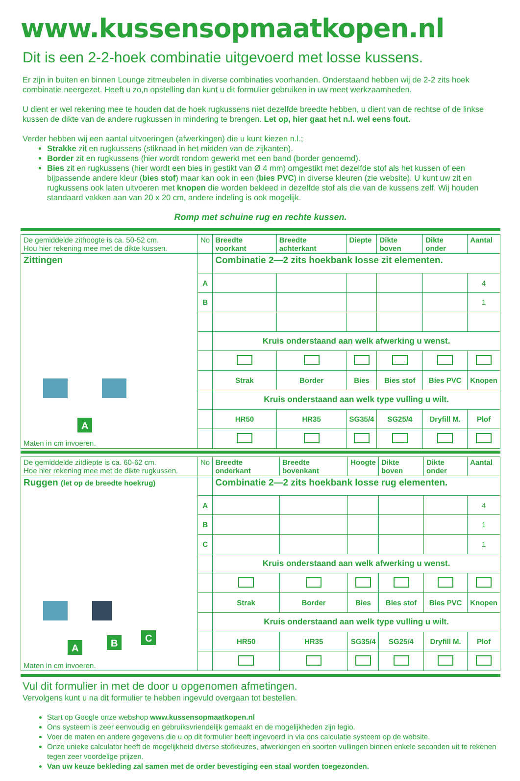www.kussensopmaatkopen.nl
Dit is een 2-2-hoek combinatie uitgevoerd met losse kussens.
Er zijn in buiten en binnen Lounge zitmeubelen in diverse combinaties voorhanden. Onderstaand hebben wij de 2-2 zits hoek combinatie neergezet. Heeft u zo,n opstelling dan kunt u dit formulier gebruiken in uw meet werkzaamheden.
U dient er wel rekening mee te houden dat de hoek rugkussens niet dezelfde breedte hebben, u dient van de rechtse of de linkse kussen de dikte van de andere rugkussen in mindering te brengen. Let op, hier gaat het n.l. wel eens fout.
Verder hebben wij een aantal uitvoeringen (afwerkingen) die u kunt kiezen n.l.;
Strakke zit en rugkussens (stiknaad in het midden van de zijkanten).
Border zit en rugkussens (hier wordt rondom gewerkt met een band (border genoemd).
Bies zit en rugkussens (hier wordt een bies in gestikt van Ø 4 mm) omgestikt met dezelfde stof als het kussen of een bijpassende andere kleur (bies stof) maar kan ook in een (bies PVC) in diverse kleuren (zie website). U kunt uw zit en rugkussens ook laten uitvoeren met knopen die worden bekleed in dezelfde stof als die van de kussens zelf. Wij houden standaard vakken aan van 20 x 20 cm, andere indeling is ook mogelijk.
Romp met schuine rug en rechte kussen.
| De gemiddelde zithoogte is ca. 50-52 cm. Hou hier rekening mee met de dikte kussen. | No | Breedte voorkant | Breedte achterkant | Diepte | Dikte boven | Dikte onder | Aantal |
| Zittingen A Maten in cm invoeren. | | Combinatie 2—2 zits hoekbank losse zit elementen. | | | | | |
| | A | | | | | | 4 |
| | B | | | | | | 1 |
| | | Kruis onderstaand aan welk afwerking u wenst. | | | | | |
| | | Strak | Border | Bies | Bies stof | Bies PVC | Knopen |
| | | Kruis onderstaand aan welk type vulling u wilt. | | | | | |
| | | HR50 | HR35 | SG35/4 | SG25/4 | Dryfill M. | Plof |
| De gemiddelde zitdiepte is ca. 60-62 cm. Hoe hier rekening mee met de dikte rugkussen. | No | Breedte onderkant | Breedte bovenkant | Hoogte | Dikte boven | Dikte onder | Aantal |
| Ruggen (let op de breedte hoekrug) A B C Maten in cm invoeren. | | Combinatie 2—2 zits hoekbank losse rug elementen. | | | | | |
| | A | | | | | | 4 |
| | B | | | | | | 1 |
| | C | | | | | | 1 |
| | | Kruis onderstaand aan welk afwerking u wenst. | | | | | |
| | | Strak | Border | Bies | Bies stof | Bies PVC | Knopen |
| | | Kruis onderstaand aan welk type vulling u wilt. | | | | | |
| | | HR50 | HR35 | SG35/4 | SG25/4 | Dryfill M. | Plof |
Vul dit formulier in met de door u opgenomen afmetingen.
Vervolgens kunt u na dit formulier te hebben ingevuld overgaan tot bestellen.
Start op Google onze webshop www.kussensopmaatkopen.nl
Ons systeem is zeer eenvoudig en gebruiksvriendelijk gemaakt en de mogelijkheden zijn legio.
Voer de maten en andere gegevens die u op dit formulier heeft ingevoerd in via ons calculatie systeem op de website.
Onze unieke calculator heeft de mogelijkheid diverse stofkeuzes, afwerkingen en soorten vullingen binnen enkele seconden uit te rekenen tegen zeer voordelige prijzen.
Van uw keuze bekleding zal samen met de order bevestiging een staal worden toegezonden.